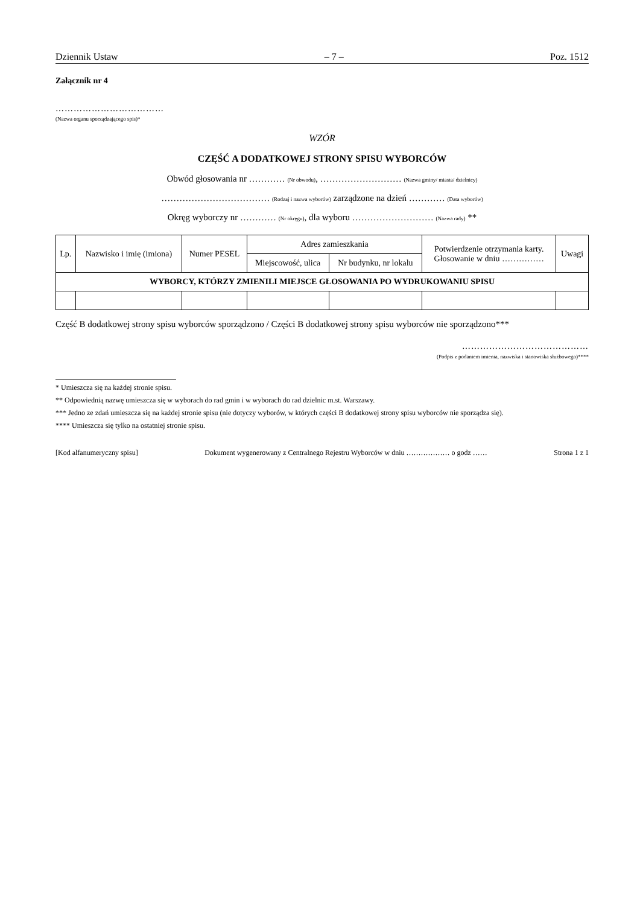Dziennik Ustaw – 7 – Poz. 1512
Załącznik nr 4
………………………………
(Nazwa organu sporządzającego spis)*
WZÓR
CZĘŚĆ A DODATKOWEJ STRONY SPISU WYBORCÓW
Obwód głosowania nr ………… (Nr obwodu), ……………………… (Nazwa gminy/ miasta/ dzielnicy)
……………………………… (Rodzaj i nazwa wyborów) zarządzone na dzień ………… (Data wyborów)
Okręg wyborczy nr ………… (Nr okręgu), dla wyboru ……………………… (Nazwa rady) **
| Lp. | Nazwisko i imię (imiona) | Numer PESEL | Adres zamieszkania | | Potwierdzenie otrzymania karty. Głosowanie w dniu …………… | Uwagi |
| --- | --- | --- | --- | --- | --- | --- |
| | | | Miejscowość, ulica | Nr budynku, nr lokalu | | |
| WYBORCY, KTÓRZY ZMIENILI MIEJSCE GŁOSOWANIA PO WYDRUKOWANIU SPISU | | | | | | |
Część B dodatkowej strony spisu wyborców sporządzono / Części B dodatkowej strony spisu wyborców nie sporządzono***
……………………………………
(Podpis z podaniem imienia, nazwiska i stanowiska służbowego)****
* Umieszcza się na każdej stronie spisu.
** Odpowiednią nazwę umieszcza się w wyborach do rad gmin i w wyborach do rad dzielnic m.st. Warszawy.
*** Jedno ze zdań umieszcza się na każdej stronie spisu (nie dotyczy wyborów, w których części B dodatkowej strony spisu wyborców nie sporządza się).
**** Umieszcza się tylko na ostatniej stronie spisu.
[Kod alfanumeryczny spisu] Dokument wygenerowany z Centralnego Rejestru Wyborców w dniu ……………… o godz …… Strona 1 z 1